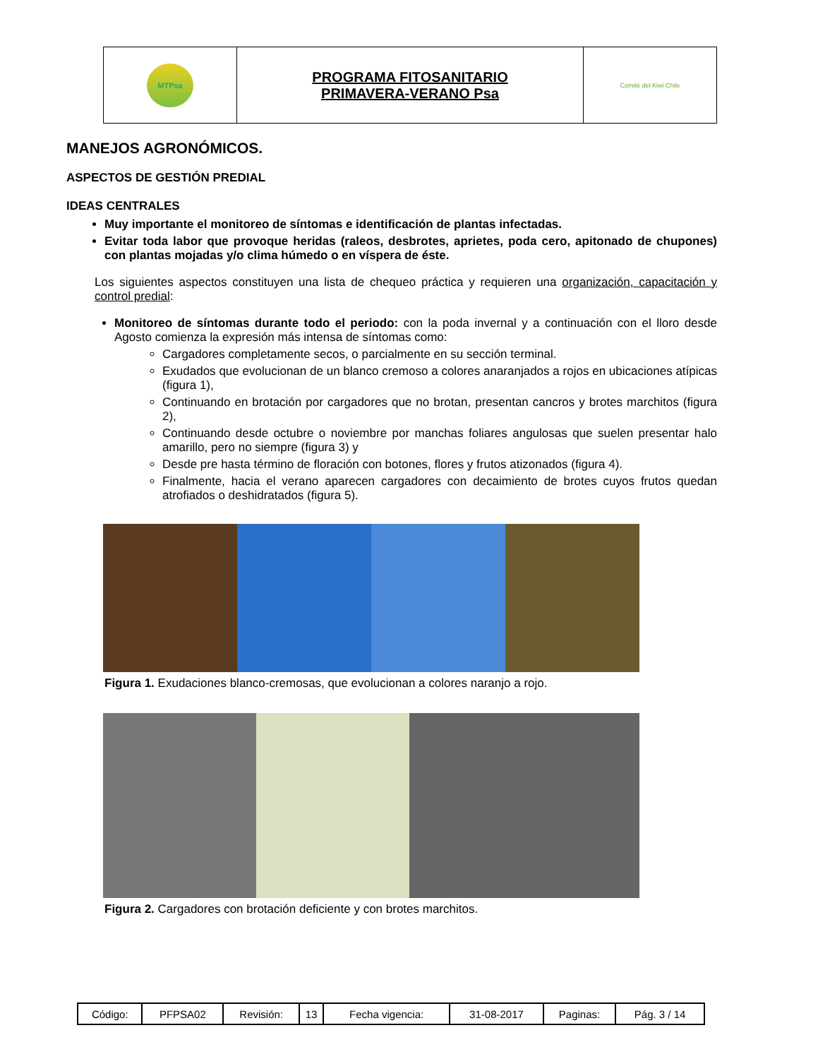| MTPsa | PROGRAMA FITOSANITARIO PRIMAVERA-VERANO Psa | Comité del Kiwi Chile |
MANEJOS AGRONÓMICOS.
ASPECTOS DE GESTIÓN PREDIAL
IDEAS CENTRALES
Muy importante el monitoreo de síntomas e identificación de plantas infectadas.
Evitar toda labor que provoque heridas (raleos, desbrotes, aprietes, poda cero, apitonado de chupones) con plantas mojadas y/o clima húmedo o en víspera de éste.
Los siguientes aspectos constituyen una lista de chequeo práctica y requieren una organización, capacitación y control predial:
Monitoreo de síntomas durante todo el periodo: con la poda invernal y a continuación con el lloro desde Agosto comienza la expresión más intensa de síntomas como:
Cargadores completamente secos, o parcialmente en su sección terminal.
Exudados que evolucionan de un blanco cremoso a colores anaranjados a rojos en ubicaciones atípicas (figura 1),
Continuando en brotación por cargadores que no brotan, presentan cancros y brotes marchitos (figura 2),
Continuando desde octubre o noviembre por manchas foliares angulosas que suelen presentar halo amarillo, pero no siempre (figura 3) y
Desde pre hasta término de floración con botones, flores y frutos atizonados (figura 4).
Finalmente, hacia el verano aparecen cargadores con decaimiento de brotes cuyos frutos quedan atrofiados o deshidratados (figura 5).
Figura 1. Exudaciones blanco-cremosas, que evolucionan a colores naranjo a rojo.
Figura 2. Cargadores con brotación deficiente y con brotes marchitos.
| Código: | PFPSA02 | Revisión: | 13 | Fecha vigencia: | 31-08-2017 | Paginas: | Pág. 3 / 14 |